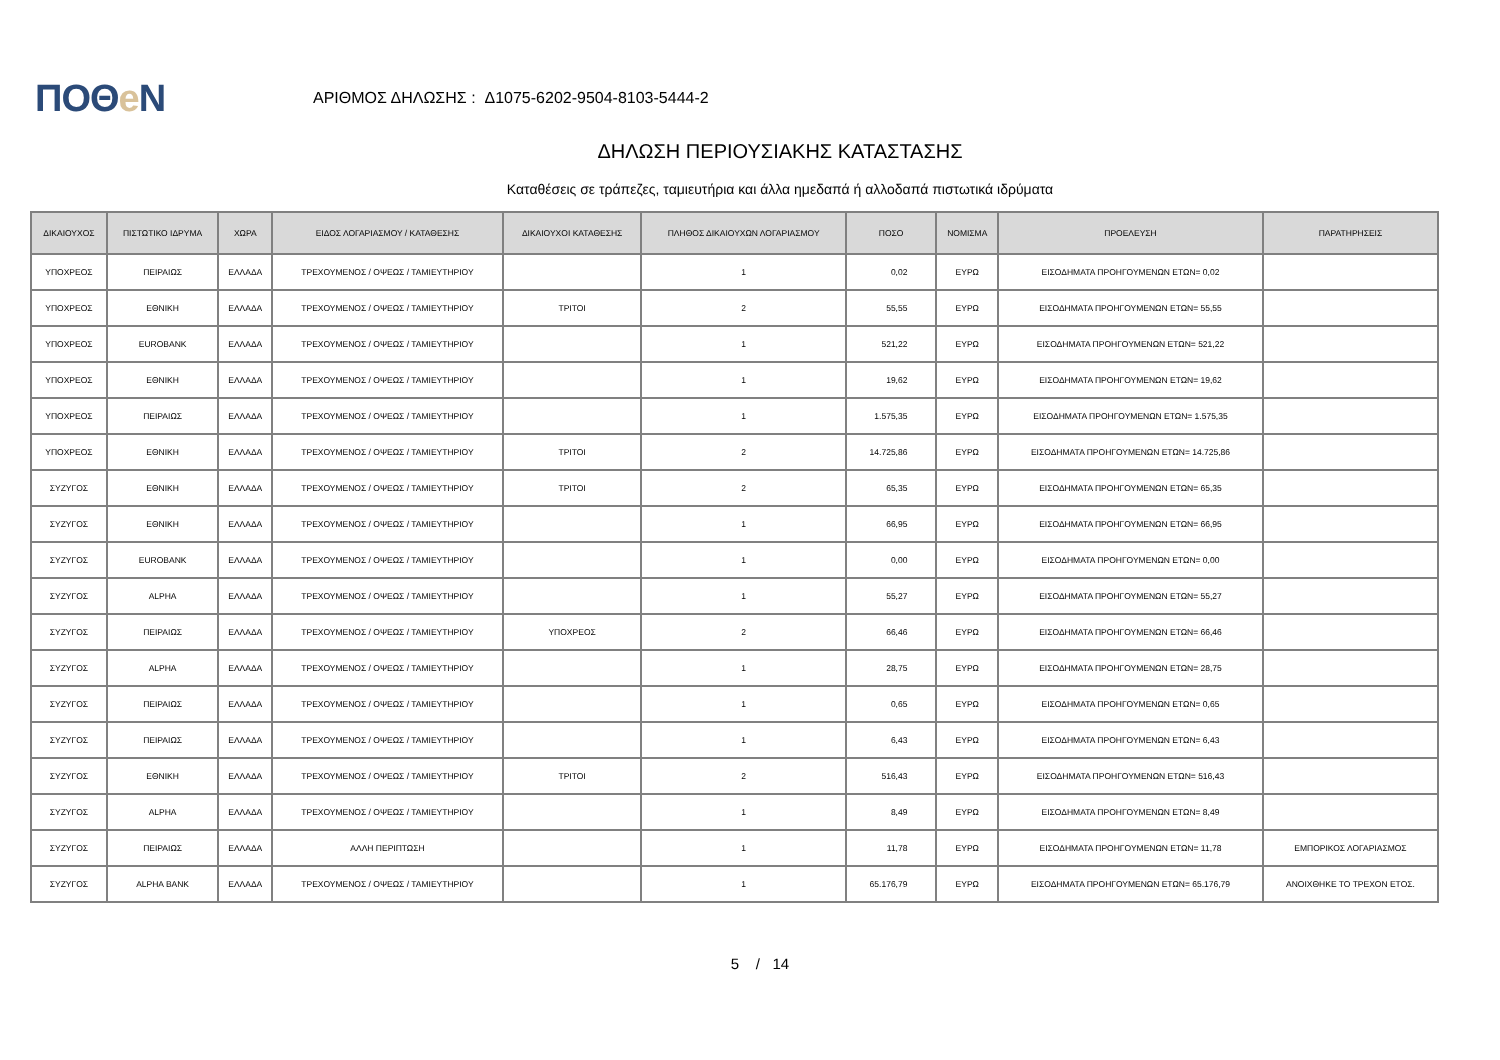ΠΟΘe Ν
ΑΡΙΘΜΟΣ ΔΗΛΩΣΗΣ : Δ1075-6202-9504-8103-5444-2
ΔΗΛΩΣΗ ΠΕΡΙΟΥΣΙΑΚΗΣ ΚΑΤΑΣΤΑΣΗΣ
Καταθέσεις σε τράπεζες, ταμιευτήρια και άλλα ημεδαπά ή αλλοδαπά πιστωτικά ιδρύματα
| ΔΙΚΑΙΟΥΧΟΣ | ΠΙΣΤΩΤΙΚΟ ΙΔΡΥΜΑ | ΧΩΡΑ | ΕΙΔΟΣ ΛΟΓΑΡΙΑΣΜΟΥ / ΚΑΤΑΘΕΣΗΣ | ΔΙΚΑΙΟΥΧΟΙ ΚΑΤΑΘΕΣΗΣ | ΠΛΗΘΟΣ ΔΙΚΑΙΟΥΧΩΝ ΛΟΓΑΡΙΑΣΜΟΥ | ΠΟΣΟ | ΝΟΜΙΣΜΑ | ΠΡΟΕΛΕΥΣΗ | ΠΑΡΑΤΗΡΗΣΕΙΣ |
| --- | --- | --- | --- | --- | --- | --- | --- | --- | --- |
| ΥΠΟΧΡΕΟΣ | ΠΕΙΡΑΙΩΣ | ΕΛΛΑΔΑ | ΤΡΕΧΟΥΜΕΝΟΣ / ΟΨΕΩΣ / ΤΑΜΙΕΥΤΗΡΙΟΥ | | 1 | 0,02 | ΕΥΡΩ | ΕΙΣΟΔΗΜΑΤΑ ΠΡΟΗΓΟΥΜΕΝΩΝ ΕΤΩΝ= 0,02 | |
| ΥΠΟΧΡΕΟΣ | ΕΘΝΙΚΗ | ΕΛΛΑΔΑ | ΤΡΕΧΟΥΜΕΝΟΣ / ΟΨΕΩΣ / ΤΑΜΙΕΥΤΗΡΙΟΥ | ΤΡΙΤΟΙ | 2 | 55,55 | ΕΥΡΩ | ΕΙΣΟΔΗΜΑΤΑ ΠΡΟΗΓΟΥΜΕΝΩΝ ΕΤΩΝ= 55,55 | |
| ΥΠΟΧΡΕΟΣ | EUROBANK | ΕΛΛΑΔΑ | ΤΡΕΧΟΥΜΕΝΟΣ / ΟΨΕΩΣ / ΤΑΜΙΕΥΤΗΡΙΟΥ | | 1 | 521,22 | ΕΥΡΩ | ΕΙΣΟΔΗΜΑΤΑ ΠΡΟΗΓΟΥΜΕΝΩΝ ΕΤΩΝ= 521,22 | |
| ΥΠΟΧΡΕΟΣ | ΕΘΝΙΚΗ | ΕΛΛΑΔΑ | ΤΡΕΧΟΥΜΕΝΟΣ / ΟΨΕΩΣ / ΤΑΜΙΕΥΤΗΡΙΟΥ | | 1 | 19,62 | ΕΥΡΩ | ΕΙΣΟΔΗΜΑΤΑ ΠΡΟΗΓΟΥΜΕΝΩΝ ΕΤΩΝ= 19,62 | |
| ΥΠΟΧΡΕΟΣ | ΠΕΙΡΑΙΩΣ | ΕΛΛΑΔΑ | ΤΡΕΧΟΥΜΕΝΟΣ / ΟΨΕΩΣ / ΤΑΜΙΕΥΤΗΡΙΟΥ | | 1 | 1.575,35 | ΕΥΡΩ | ΕΙΣΟΔΗΜΑΤΑ ΠΡΟΗΓΟΥΜΕΝΩΝ ΕΤΩΝ= 1.575,35 | |
| ΥΠΟΧΡΕΟΣ | ΕΘΝΙΚΗ | ΕΛΛΑΔΑ | ΤΡΕΧΟΥΜΕΝΟΣ / ΟΨΕΩΣ / ΤΑΜΙΕΥΤΗΡΙΟΥ | ΤΡΙΤΟΙ | 2 | 14.725,86 | ΕΥΡΩ | ΕΙΣΟΔΗΜΑΤΑ ΠΡΟΗΓΟΥΜΕΝΩΝ ΕΤΩΝ= 14.725,86 | |
| ΣΥΖΥΓΟΣ | ΕΘΝΙΚΗ | ΕΛΛΑΔΑ | ΤΡΕΧΟΥΜΕΝΟΣ / ΟΨΕΩΣ / ΤΑΜΙΕΥΤΗΡΙΟΥ | ΤΡΙΤΟΙ | 2 | 65,35 | ΕΥΡΩ | ΕΙΣΟΔΗΜΑΤΑ ΠΡΟΗΓΟΥΜΕΝΩΝ ΕΤΩΝ= 65,35 | |
| ΣΥΖΥΓΟΣ | ΕΘΝΙΚΗ | ΕΛΛΑΔΑ | ΤΡΕΧΟΥΜΕΝΟΣ / ΟΨΕΩΣ / ΤΑΜΙΕΥΤΗΡΙΟΥ | | 1 | 66,95 | ΕΥΡΩ | ΕΙΣΟΔΗΜΑΤΑ ΠΡΟΗΓΟΥΜΕΝΩΝ ΕΤΩΝ= 66,95 | |
| ΣΥΖΥΓΟΣ | EUROBANK | ΕΛΛΑΔΑ | ΤΡΕΧΟΥΜΕΝΟΣ / ΟΨΕΩΣ / ΤΑΜΙΕΥΤΗΡΙΟΥ | | 1 | 0,00 | ΕΥΡΩ | ΕΙΣΟΔΗΜΑΤΑ ΠΡΟΗΓΟΥΜΕΝΩΝ ΕΤΩΝ= 0,00 | |
| ΣΥΖΥΓΟΣ | ALPHA | ΕΛΛΑΔΑ | ΤΡΕΧΟΥΜΕΝΟΣ / ΟΨΕΩΣ / ΤΑΜΙΕΥΤΗΡΙΟΥ | | 1 | 55,27 | ΕΥΡΩ | ΕΙΣΟΔΗΜΑΤΑ ΠΡΟΗΓΟΥΜΕΝΩΝ ΕΤΩΝ= 55,27 | |
| ΣΥΖΥΓΟΣ | ΠΕΙΡΑΙΩΣ | ΕΛΛΑΔΑ | ΤΡΕΧΟΥΜΕΝΟΣ / ΟΨΕΩΣ / ΤΑΜΙΕΥΤΗΡΙΟΥ | ΥΠΟΧΡΕΟΣ | 2 | 66,46 | ΕΥΡΩ | ΕΙΣΟΔΗΜΑΤΑ ΠΡΟΗΓΟΥΜΕΝΩΝ ΕΤΩΝ= 66,46 | |
| ΣΥΖΥΓΟΣ | ALPHA | ΕΛΛΑΔΑ | ΤΡΕΧΟΥΜΕΝΟΣ / ΟΨΕΩΣ / ΤΑΜΙΕΥΤΗΡΙΟΥ | | 1 | 28,75 | ΕΥΡΩ | ΕΙΣΟΔΗΜΑΤΑ ΠΡΟΗΓΟΥΜΕΝΩΝ ΕΤΩΝ= 28,75 | |
| ΣΥΖΥΓΟΣ | ΠΕΙΡΑΙΩΣ | ΕΛΛΑΔΑ | ΤΡΕΧΟΥΜΕΝΟΣ / ΟΨΕΩΣ / ΤΑΜΙΕΥΤΗΡΙΟΥ | | 1 | 0,65 | ΕΥΡΩ | ΕΙΣΟΔΗΜΑΤΑ ΠΡΟΗΓΟΥΜΕΝΩΝ ΕΤΩΝ= 0,65 | |
| ΣΥΖΥΓΟΣ | ΠΕΙΡΑΙΩΣ | ΕΛΛΑΔΑ | ΤΡΕΧΟΥΜΕΝΟΣ / ΟΨΕΩΣ / ΤΑΜΙΕΥΤΗΡΙΟΥ | | 1 | 6,43 | ΕΥΡΩ | ΕΙΣΟΔΗΜΑΤΑ ΠΡΟΗΓΟΥΜΕΝΩΝ ΕΤΩΝ= 6,43 | |
| ΣΥΖΥΓΟΣ | ΕΘΝΙΚΗ | ΕΛΛΑΔΑ | ΤΡΕΧΟΥΜΕΝΟΣ / ΟΨΕΩΣ / ΤΑΜΙΕΥΤΗΡΙΟΥ | ΤΡΙΤΟΙ | 2 | 516,43 | ΕΥΡΩ | ΕΙΣΟΔΗΜΑΤΑ ΠΡΟΗΓΟΥΜΕΝΩΝ ΕΤΩΝ= 516,43 | |
| ΣΥΖΥΓΟΣ | ALPHA | ΕΛΛΑΔΑ | ΤΡΕΧΟΥΜΕΝΟΣ / ΟΨΕΩΣ / ΤΑΜΙΕΥΤΗΡΙΟΥ | | 1 | 8,49 | ΕΥΡΩ | ΕΙΣΟΔΗΜΑΤΑ ΠΡΟΗΓΟΥΜΕΝΩΝ ΕΤΩΝ= 8,49 | |
| ΣΥΖΥΓΟΣ | ΠΕΙΡΑΙΩΣ | ΕΛΛΑΔΑ | ΑΛΛΗ ΠΕΡΙΠΤΩΣΗ | | 1 | 11,78 | ΕΥΡΩ | ΕΙΣΟΔΗΜΑΤΑ ΠΡΟΗΓΟΥΜΕΝΩΝ ΕΤΩΝ= 11,78 | ΕΜΠΟΡΙΚΟΣ ΛΟΓΑΡΙΑΣΜΟΣ |
| ΣΥΖΥΓΟΣ | ALPHA BANK | ΕΛΛΑΔΑ | ΤΡΕΧΟΥΜΕΝΟΣ / ΟΨΕΩΣ / ΤΑΜΙΕΥΤΗΡΙΟΥ | | 1 | 65.176,79 | ΕΥΡΩ | ΕΙΣΟΔΗΜΑΤΑ ΠΡΟΗΓΟΥΜΕΝΩΝ ΕΤΩΝ= 65.176,79 | ΑΝΟΙΧΘΗΚΕ ΤΟ ΤΡΕΧΟΝ ΕΤΟΣ. |
5 / 14